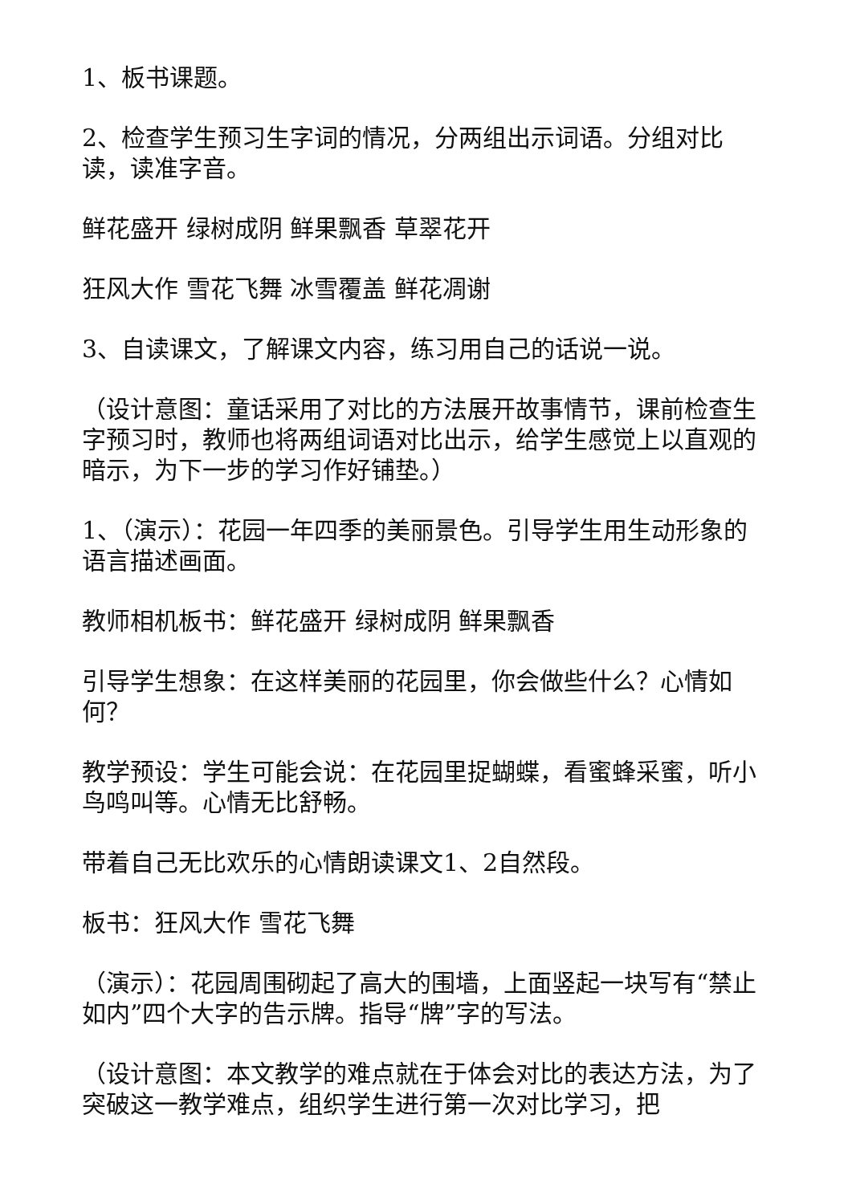1、板书课题。
2、检查学生预习生字词的情况，分两组出示词语。分组对比读，读准字音。
鲜花盛开 绿树成阴 鲜果飘香 草翠花开
狂风大作 雪花飞舞 冰雪覆盖 鲜花凋谢
3、自读课文，了解课文内容，练习用自己的话说一说。
（设计意图：童话采用了对比的方法展开故事情节，课前检查生字预习时，教师也将两组词语对比出示，给学生感觉上以直观的暗示，为下一步的学习作好铺垫。）
1、（演示）：花园一年四季的美丽景色。引导学生用生动形象的语言描述画面。
教师相机板书：鲜花盛开 绿树成阴 鲜果飘香
引导学生想象：在这样美丽的花园里，你会做些什么？心情如何？
教学预设：学生可能会说：在花园里捉蝴蝶，看蜜蜂采蜜，听小鸟鸣叫等。心情无比舒畅。
带着自己无比欢乐的心情朗读课文1、2自然段。
板书：狂风大作 雪花飞舞
（演示）：花园周围砌起了高大的围墙，上面竖起一块写有“禁止如内”四个大字的告示牌。指导“牌”字的写法。
（设计意图：本文教学的难点就在于体会对比的表达方法，为了突破这一教学难点，组织学生进行第一次对比学习，把